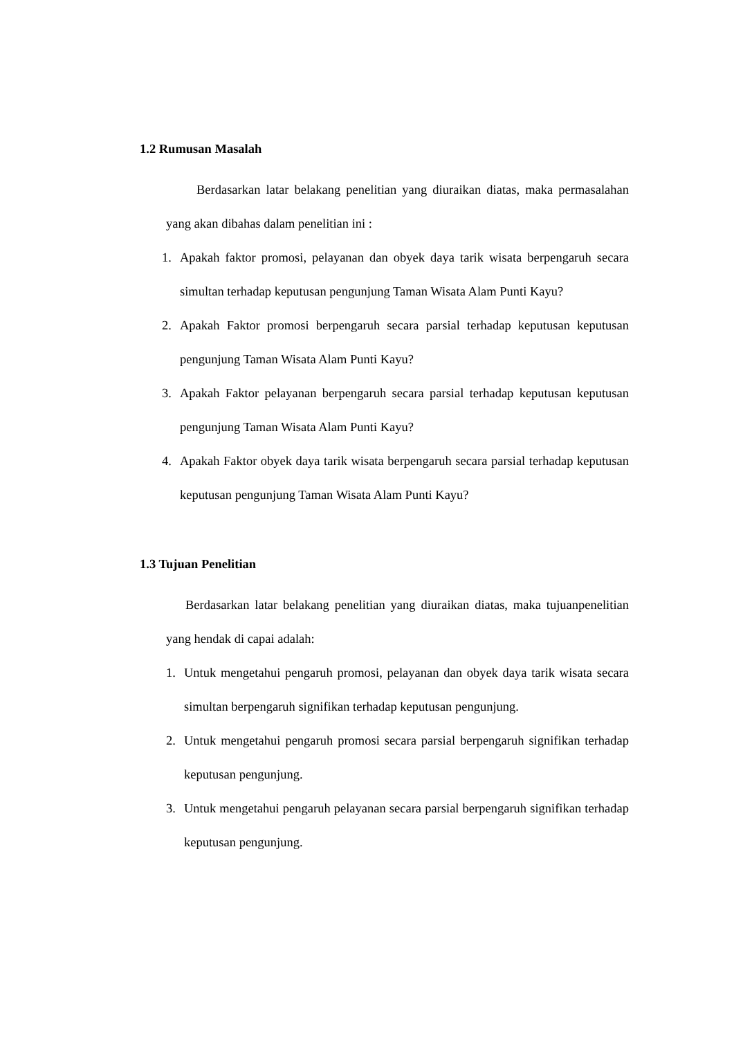1.2 Rumusan Masalah
Berdasarkan latar belakang penelitian yang diuraikan diatas, maka permasalahan yang akan dibahas dalam penelitian ini :
1. Apakah faktor promosi, pelayanan dan obyek daya tarik wisata berpengaruh secara simultan terhadap keputusan pengunjung Taman Wisata Alam Punti Kayu?
2. Apakah Faktor promosi berpengaruh secara parsial terhadap keputusan keputusan pengunjung Taman Wisata Alam Punti Kayu?
3. Apakah Faktor pelayanan berpengaruh secara parsial terhadap keputusan keputusan pengunjung Taman Wisata Alam Punti Kayu?
4. Apakah Faktor obyek daya tarik wisata berpengaruh secara parsial terhadap keputusan keputusan pengunjung Taman Wisata Alam Punti Kayu?
1.3 Tujuan Penelitian
Berdasarkan latar belakang penelitian yang diuraikan diatas, maka tujuanpenelitian yang hendak di capai adalah:
1. Untuk mengetahui pengaruh promosi, pelayanan dan obyek daya tarik wisata secara simultan berpengaruh signifikan terhadap keputusan pengunjung.
2. Untuk mengetahui pengaruh promosi secara parsial berpengaruh signifikan terhadap keputusan pengunjung.
3. Untuk mengetahui pengaruh pelayanan secara parsial berpengaruh signifikan terhadap keputusan pengunjung.